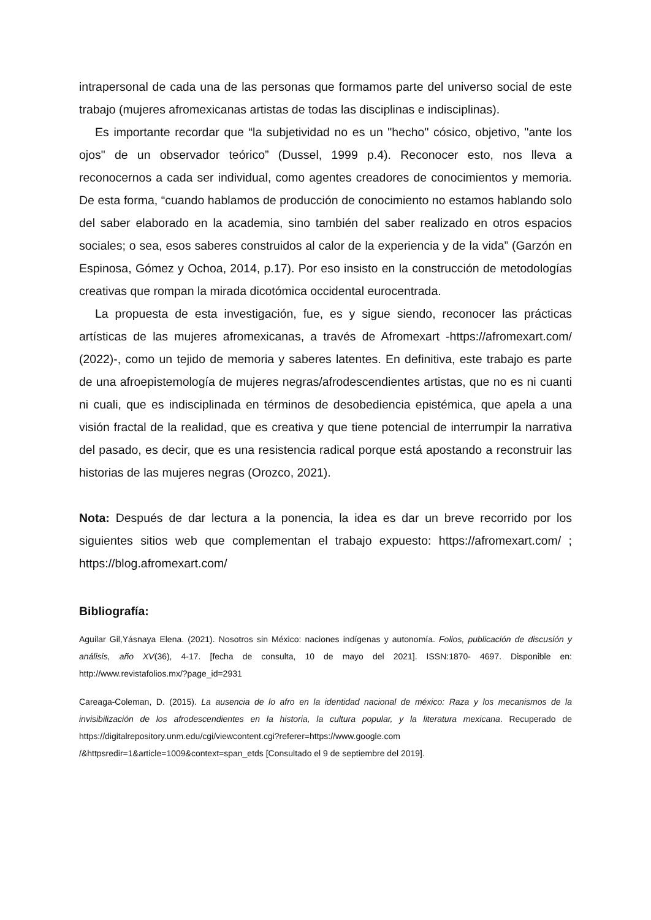intrapersonal de cada una de las personas que formamos parte del universo social de este trabajo (mujeres afromexicanas artistas de todas las disciplinas e indisciplinas).
Es importante recordar que “la subjetividad no es un "hecho" cósico, objetivo, "ante los ojos" de un observador teórico” (Dussel, 1999 p.4). Reconocer esto, nos lleva a reconocernos a cada ser individual, como agentes creadores de conocimientos y memoria. De esta forma, “cuando hablamos de producción de conocimiento no estamos hablando solo del saber elaborado en la academia, sino también del saber realizado en otros espacios sociales; o sea, esos saberes construidos al calor de la experiencia y de la vida” (Garzón en Espinosa, Gómez y Ochoa, 2014, p.17). Por eso insisto en la construcción de metodologías creativas que rompan la mirada dicotómica occidental eurocentrada.
La propuesta de esta investigación, fue, es y sigue siendo, reconocer las prácticas artísticas de las mujeres afromexicanas, a través de Afromexart -https://afromexart.com/ (2022)-, como un tejido de memoria y saberes latentes. En definitiva, este trabajo es parte de una afroepistemología de mujeres negras/afrodescendientes artistas, que no es ni cuanti ni cuali, que es indisciplinada en términos de desobediencia epistémica, que apela a una visión fractal de la realidad, que es creativa y que tiene potencial de interrumpir la narrativa del pasado, es decir, que es una resistencia radical porque está apostando a reconstruir las historias de las mujeres negras (Orozco, 2021).
Nota: Después de dar lectura a la ponencia, la idea es dar un breve recorrido por los siguientes sitios web que complementan el trabajo expuesto: https://afromexart.com/ ; https://blog.afromexart.com/
Bibliografía:
Aguilar Gil,Yásnaya Elena. (2021). Nosotros sin México: naciones indígenas y autonomía. Folios, publicación de discusión y análisis, año XV(36), 4-17. [fecha de consulta, 10 de mayo del 2021]. ISSN:1870- 4697. Disponible en: http://www.revistafolios.mx/?page_id=2931
Careaga-Coleman, D. (2015). La ausencia de lo afro en la identidad nacional de méxico: Raza y los mecanismos de la invisibilización de los afrodescendientes en la historia, la cultura popular, y la literatura mexicana. Recuperado de https://digitalrepository.unm.edu/cgi/viewcontent.cgi?referer=https://www.google.com /&httpsredir=1&article=1009&context=span_etds [Consultado el 9 de septiembre del 2019].